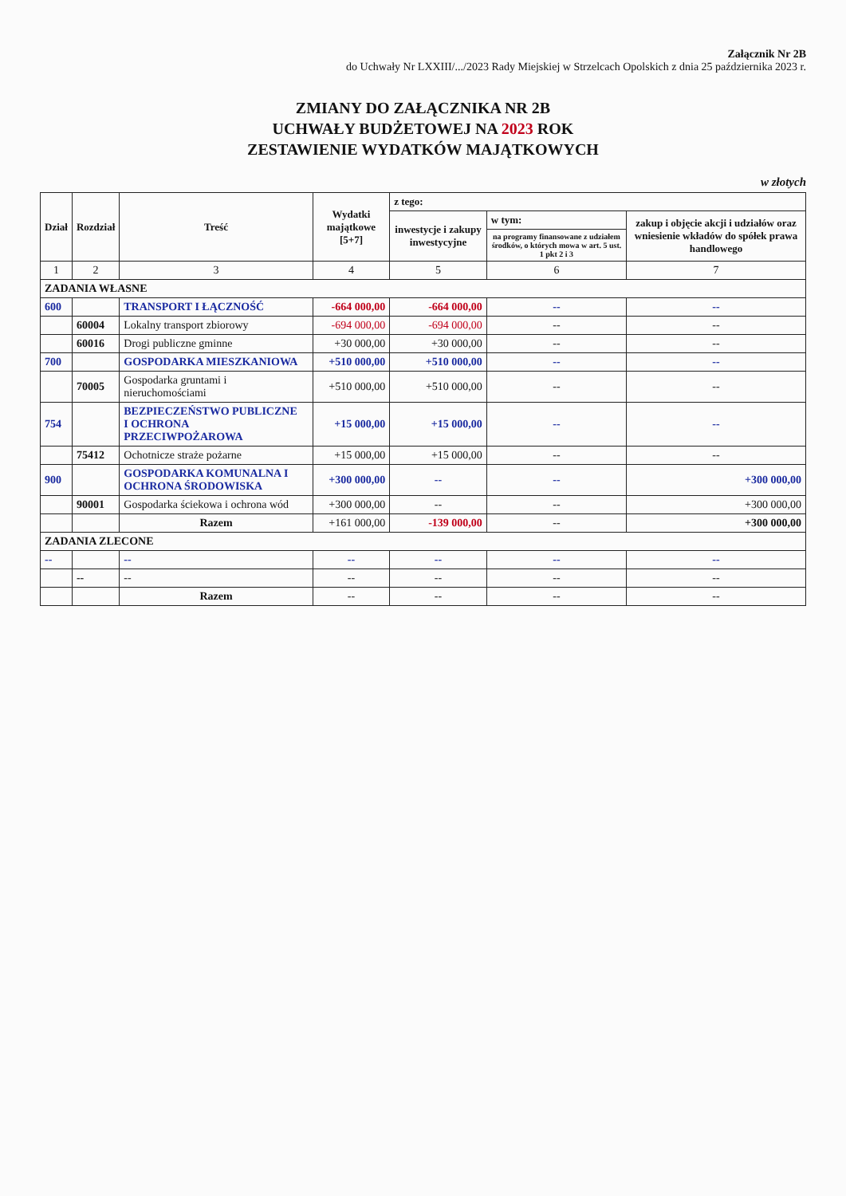Załącznik Nr 2B
do Uchwały Nr LXXIII/.../2023 Rady Miejskiej w Strzelcach Opolskich z dnia 25 października 2023 r.
ZMIANY DO ZAŁĄCZNIKA NR 2B
UCHWAŁY BUDŻETOWEJ NA 2023 ROK
ZESTAWIENIE WYDATKÓW MAJĄTKOWYCH
w złotych
| Dział | Rozdział | Treść | Wydatki majątkowe [5+7] | z tego: | | |
| --- | --- | --- | --- | --- | --- | --- |
| | | | | inwestycje i zakupy inwestycyjne | w tym: | zakup i objęcie akcji i udziałów oraz wniesienie wkładów do spółek prawa handlowego |
| | | | | | na programy finansowane z udziałem środków, o których mowa w art. 5 ust. 1 pkt 2 i 3 | |
| 1 | 2 | 3 | 4 | 5 | 6 | 7 |
| ZADANIA WŁASNE | | | | | | |
| 600 | | TRANSPORT I ŁĄCZNOŚĆ | -664 000,00 | -664 000,00 | -- | -- |
| | 60004 | Lokalny transport zbiorowy | -694 000,00 | -694 000,00 | -- | -- |
| | 60016 | Drogi publiczne gminne | +30 000,00 | +30 000,00 | -- | -- |
| 700 | | GOSPODARKA MIESZKANIOWA | +510 000,00 | +510 000,00 | -- | -- |
| | 70005 | Gospodarka gruntami i nieruchomościami | +510 000,00 | +510 000,00 | -- | -- |
| 754 | | BEZPIECZEŃSTWO PUBLICZNE I OCHRONA PRZECIWPOŻAROWA | +15 000,00 | +15 000,00 | -- | -- |
| | 75412 | Ochotnicze straże pożarne | +15 000,00 | +15 000,00 | -- | -- |
| 900 | | GOSPODARKA KOMUNALNA I OCHRONA ŚRODOWISKA | +300 000,00 | -- | -- | +300 000,00 |
| | 90001 | Gospodarka ściekowa i ochrona wód | +300 000,00 | -- | -- | +300 000,00 |
| | | Razem | +161 000,00 | -139 000,00 | -- | +300 000,00 |
| ZADANIA ZLECONE | | | | | | |
| -- | | -- | -- | -- | -- | -- |
| | -- | -- | -- | -- | -- | -- |
| | | Razem | -- | -- | -- | -- |